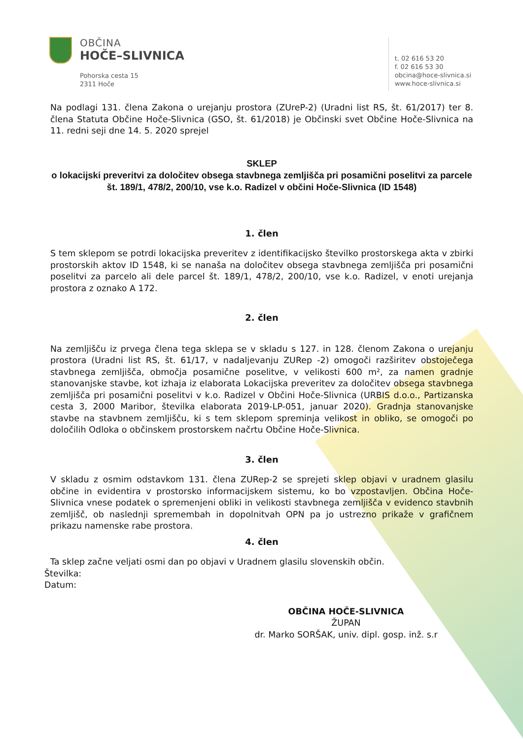OBČINA
HOČE–SLIVNICA
Pohorska cesta 15
2311 Hoče
t. 02 616 53 20
f. 02 616 53 30
obcina@hoce-slivnica.si
www.hoce-slivnica.si
Na podlagi 131. člena Zakona o urejanju prostora (ZUreP-2) (Uradni list RS, št. 61/2017) ter 8. člena Statuta Občine Hoče-Slivnica (GSO, št. 61/2018) je Občinski svet Občine Hoče-Slivnica na 11. redni seji dne 14. 5. 2020 sprejel
SKLEP
o lokacijski preveritvi za določitev obsega stavbnega zemljišča pri posamični poselitvi za parcele št. 189/1, 478/2, 200/10, vse k.o. Radizel v občini Hoče-Slivnica (ID 1548)
1. člen
S tem sklepom se potrdi lokacijska preveritev z identifikacijsko številko prostorskega akta v zbirki prostorskih aktov ID 1548, ki se nanaša na določitev obsega stavbnega zemljišča pri posamični poselitvi za parcelo ali dele parcel št. 189/1, 478/2, 200/10, vse k.o. Radizel, v enoti urejanja prostora z oznako A 172.
2. člen
Na zemljišču iz prvega člena tega sklepa se v skladu s 127. in 128. členom Zakona o urejanju prostora (Uradni list RS, št. 61/17, v nadaljevanju ZURep -2) omogoči razširitev obstoječega stavbnega zemljišča, območja posamične poselitve, v velikosti 600 m², za namen gradnje stanovanjske stavbe, kot izhaja iz elaborata Lokacijska preveritev za določitev obsega stavbnega zemljišča pri posamični poselitvi v k.o. Radizel v Občini Hoče-Slivnica (URBIS d.o.o., Partizanska cesta 3, 2000 Maribor, številka elaborata 2019-LP-051, januar 2020). Gradnja stanovanjske stavbe na stavbnem zemljišču, ki s tem sklepom spreminja velikost in obliko, se omogoči po določilih Odloka o občinskem prostorskem načrtu Občine Hoče-Slivnica.
3. člen
V skladu z osmim odstavkom 131. člena ZURep-2 se sprejeti sklep objavi v uradnem glasilu občine in evidentira v prostorsko informacijskem sistemu, ko bo vzpostavljen. Občina Hoče-Slivnica vnese podatek o spremenjeni obliki in velikosti stavbnega zemljišča v evidenco stavbnih zemljišč, ob naslednji spremembah in dopolnitvah OPN pa jo ustrezno prikaže v grafičnem prikazu namenske rabe prostora.
4. člen
Ta sklep začne veljati osmi dan po objavi v Uradnem glasilu slovenskih občin.
Številka:
Datum:
OBČINA HOČE-SLIVNICA
ŽUPAN
dr. Marko SORŠAK, univ. dipl. gosp. inž. s.r